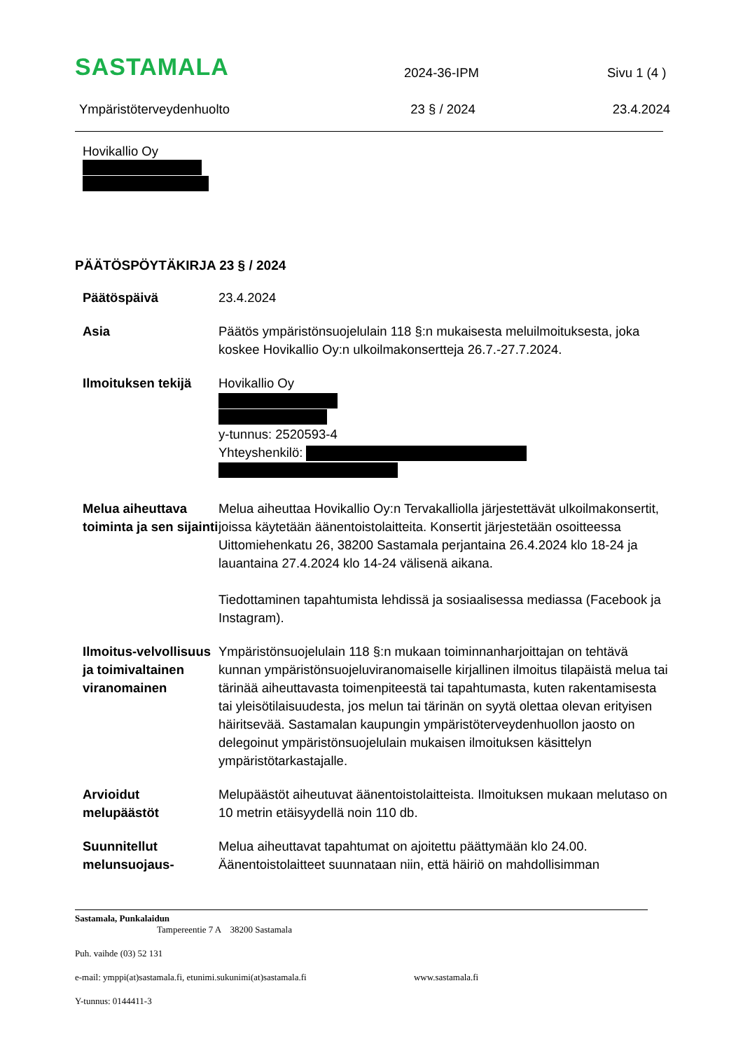SASTAMALA
2024-36-IPM
Sivu 1 (4 )
Ympäristöterveydenhuolto
23 § / 2024
23.4.2024
Hovikallio Oy
PÄÄTÖSPÖYTÄKIRJA 23 § / 2024
Päätöspäivä 23.4.2024
Asia Päätös ympäristönsuojelulain 118 §:n mukaisesta meluilmoituksesta, joka koskee Hovikallio Oy:n ulkoilmakonsertteja 26.7.-27.7.2024.
Ilmoituksen tekijä
Hovikallio Oy
y-tunnus: 2520593-4
Yhteyshenkilö:
Melua aiheuttava toiminta ja sen sijainti
Melua aiheuttaa Hovikallio Oy:n Tervakalliolla järjestettävät ulkoilmakonsertit, joissa käytetään äänentoistolaitteita. Konsertit järjestetään osoitteessa Uittomiehenkatu 26, 38200 Sastamala perjantaina 26.4.2024 klo 18-24 ja lauantaina 27.4.2024 klo 14-24 välisenä aikana.
Tiedottaminen tapahtumista lehdissä ja sosiaalisessa mediassa (Facebook ja Instagram).
Ilmoitus-velvollisuus ja toimivaltainen viranomainen
Ympäristönsuojelulain 118 §:n mukaan toiminnanharjoittajan on tehtävä kunnan ympäristönsuojeluviranomaiselle kirjallinen ilmoitus tilapäistä melua tai tärinää aiheuttavasta toimenpiteestä tai tapahtumasta, kuten rakentamisesta tai yleisötilaisuudesta, jos melun tai tärinän on syytä olettaa olevan erityisen häiritsevää. Sastamalan kaupungin ympäristöterveydenhuollon jaosto on delegoinut ympäristönsuojelulain mukaisen ilmoituksen käsittelyn ympäristötarkastajalle.
Arvioidut melupäästöt
Melupäästöt aiheutuvat äänentoistolaitteista. Ilmoituksen mukaan melutaso on 10 metrin etäisyydellä noin 110 db.
Suunnitellut melunsuojaus-
Melua aiheuttavat tapahtumat on ajoitettu päättymään klo 24.00. Äänentoistolaitteet suunnataan niin, että häiriö on mahdollisimman
Sastamala, Punkalaidun
Tampereentie 7 A 38200 Sastamala
Puh. vaihde (03) 52 131
e-mail: ymppi(at)sastamala.fi, etunimi.sukunimi(at)sastamala.fi www.sastamala.fi
Y-tunnus: 0144411-3